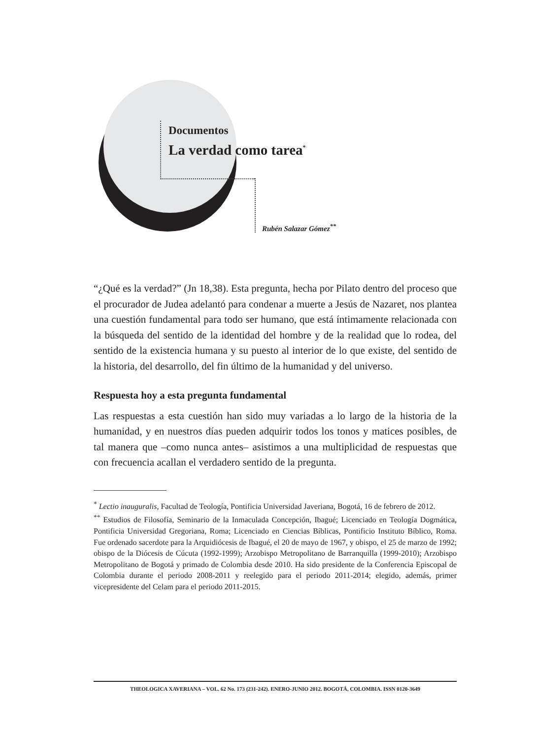Documentos
La verdad como tarea<sup>*</sup>
Rubén Salazar Gómez<sup>**</sup>
“¿Qué es la verdad?” (Jn 18,38). Esta pregunta, hecha por Pilato dentro del proceso que el procurador de Judea adelantó para condenar a muerte a Jesús de Nazaret, nos plantea una cuestión fundamental para todo ser humano, que está íntimamente relacionada con la búsqueda del sentido de la identidad del hombre y de la realidad que lo rodea, del sentido de la existencia humana y su puesto al interior de lo que existe, del sentido de la historia, del desarrollo, del fin último de la humanidad y del universo.
Respuesta hoy a esta pregunta fundamental
Las respuestas a esta cuestión han sido muy variadas a lo largo de la historia de la humanidad, y en nuestros días pueden adquirir todos los tonos y matices posibles, de tal manera que –como nunca antes– asistimos a una multiplicidad de respuestas que con frecuencia acallan el verdadero sentido de la pregunta.
<sup>*</sup> Lectio inauguralis, Facultad de Teología, Pontificia Universidad Javeriana, Bogotá, 16 de febrero de 2012.
<sup>**</sup> Estudios de Filosofía, Seminario de la Inmaculada Concepción, Ibagué; Licenciado en Teología Dogmática, Pontificia Universidad Gregoriana, Roma; Licenciado en Ciencias Bíblicas, Pontificio Instituto Bíblico, Roma. Fue ordenado sacerdote para la Arquidiócesis de Ibagué, el 20 de mayo de 1967, y obispo, el 25 de marzo de 1992; obispo de la Diócesis de Cúcuta (1992-1999); Arzobispo Metropolitano de Barranquilla (1999-2010); Arzobispo Metropolitano de Bogotá y primado de Colombia desde 2010. Ha sido presidente de la Conferencia Episcopal de Colombia durante el periodo 2008-2011 y reelegido para el periodo 2011-2014; elegido, además, primer vicepresidente del Celam para el periodo 2011-2015.
THEOLOGICA XAVERIANA – VOL. 62 No. 173 (231-242). ENERO-JUNIO 2012. BOGOTÁ, COLOMBIA. ISSN 0120-3649